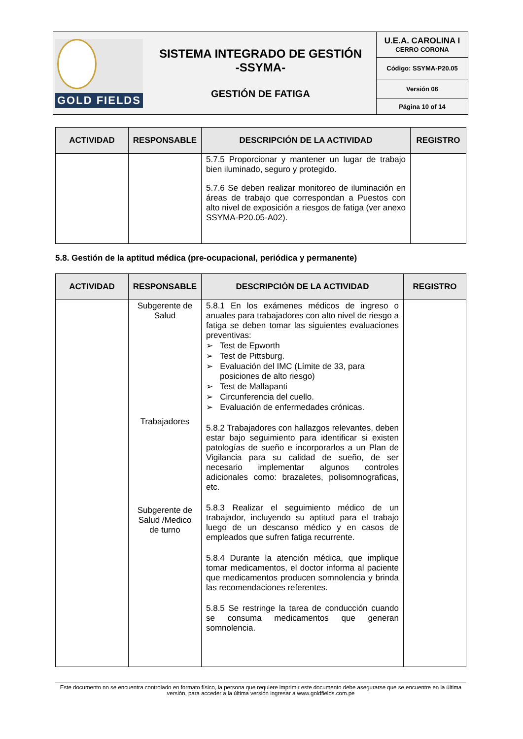| GOLD FIELDS SISTEMA INTEGRADO DE GESTIÓN -SSYMA- GESTIÓN DE FATIGA | U.E.A. CAROLINA I CERRO CORONA |
| | Código: SSYMA-P20.05 |
| | Versión 06 |
| | Página 10 of 14 |
| ACTIVIDAD | RESPONSABLE | DESCRIPCIÓN DE LA ACTIVIDAD | REGISTRO |
| --- | --- | --- | --- |
| | | 5.7.5 Proporcionar y mantener un lugar de trabajo bien iluminado, seguro y protegido. 5.7.6 Se deben realizar monitoreo de iluminación en áreas de trabajo que correspondan a Puestos con alto nivel de exposición a riesgos de fatiga (ver anexo SSYMA-P20.05-A02). | |
5.8. Gestión de la aptitud médica (pre-ocupacional, periódica y permanente)
| ACTIVIDAD | RESPONSABLE | DESCRIPCIÓN DE LA ACTIVIDAD | REGISTRO |
| --- | --- | --- | --- |
| | Subgerente de Salud Trabajadores Subgerente de Salud /Medico de turno | 5.8.1 En los exámenes médicos de ingreso o anuales para trabajadores con alto nivel de riesgo a fatiga se deben tomar las siguientes evaluaciones preventivas: ➢ Test de Epworth ➢ Test de Pittsburg. ➢ Evaluación del IMC (Límite de 33, para posiciones de alto riesgo) ➢ Test de Mallapanti ➢ Circunferencia del cuello. ➢ Evaluación de enfermedades crónicas. 5.8.2 Trabajadores con hallazgos relevantes, deben estar bajo seguimiento para identificar si existen patologías de sueño e incorporarlos a un Plan de Vigilancia para su calidad de sueño, de ser necesario implementar algunos controles adicionales como: brazaletes, polisomnograficas, etc. 5.8.3 Realizar el seguimiento médico de un trabajador, incluyendo su aptitud para el trabajo luego de un descanso médico y en casos de empleados que sufren fatiga recurrente. 5.8.4 Durante la atención médica, que implique tomar medicamentos, el doctor informa al paciente que medicamentos producen somnolencia y brinda las recomendaciones referentes. 5.8.5 Se restringe la tarea de conducción cuando se consuma medicamentos que generan somnolencia. | |
Este documento no se encuentra controlado en formato físico, la persona que requiere imprimir este documento debe asegurarse que se encuentre en la última versión, para acceder a la última versión ingresar a www.goldfields.com.pe